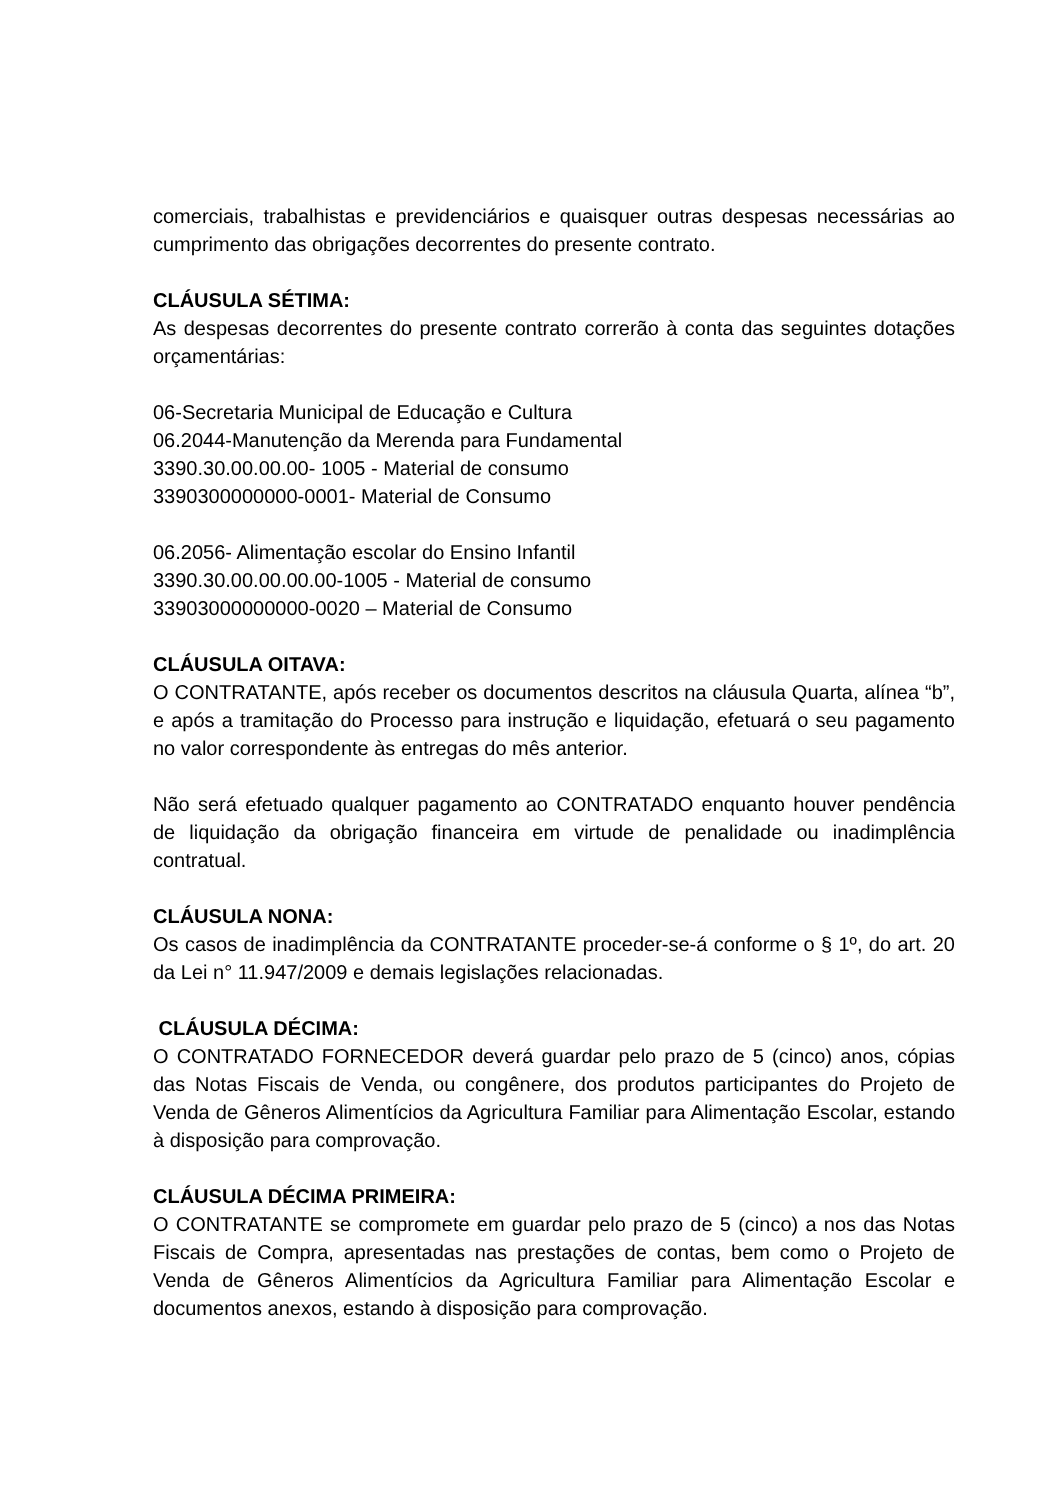comerciais, trabalhistas e previdenciários e quaisquer outras despesas necessárias ao cumprimento das obrigações decorrentes do presente contrato.
CLÁUSULA SÉTIMA:
As despesas decorrentes do presente contrato correrão à conta das seguintes dotações orçamentárias:
06-Secretaria Municipal de Educação e Cultura
06.2044-Manutenção da Merenda para Fundamental
3390.30.00.00.00- 1005 - Material de consumo
3390300000000-0001- Material de Consumo
06.2056- Alimentação escolar do Ensino Infantil
3390.30.00.00.00.00-1005 - Material de consumo
33903000000000-0020 – Material de Consumo
CLÁUSULA OITAVA:
O CONTRATANTE, após receber os documentos descritos na cláusula Quarta, alínea “b”, e após a tramitação do Processo para instrução e liquidação, efetuará o seu pagamento no valor correspondente às entregas do mês anterior.
Não será efetuado qualquer pagamento ao CONTRATADO enquanto houver pendência de liquidação da obrigação financeira em virtude de penalidade ou inadimplência contratual.
CLÁUSULA NONA:
Os casos de inadimplência da CONTRATANTE proceder-se-á conforme o § 1º, do art. 20 da Lei n° 11.947/2009 e demais legislações relacionadas.
CLÁUSULA DÉCIMA:
O CONTRATADO FORNECEDOR deverá guardar pelo prazo de 5 (cinco) anos, cópias das Notas Fiscais de Venda, ou congênere, dos produtos participantes do Projeto de Venda de Gêneros Alimentícios da Agricultura Familiar para Alimentação Escolar, estando à disposição para comprovação.
CLÁUSULA DÉCIMA PRIMEIRA:
O CONTRATANTE se compromete em guardar pelo prazo de 5 (cinco) a nos das Notas Fiscais de Compra, apresentadas nas prestações de contas, bem como o Projeto de Venda de Gêneros Alimentícios da Agricultura Familiar para Alimentação Escolar e documentos anexos, estando à disposição para comprovação.